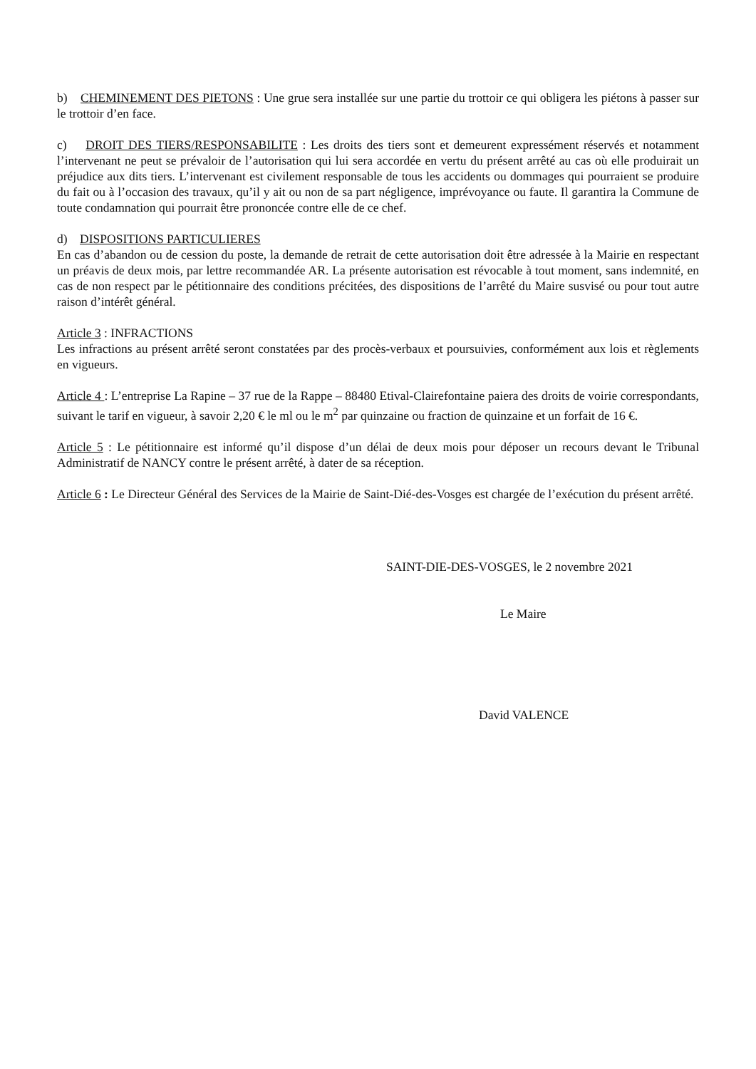b) CHEMINEMENT DES PIETONS : Une grue sera installée sur une partie du trottoir ce qui obligera les piétons à passer sur le trottoir d’en face.
c) DROIT DES TIERS/RESPONSABILITE : Les droits des tiers sont et demeurent expressément réservés et notamment l’intervenant ne peut se prévaloir de l’autorisation qui lui sera accordée en vertu du présent arrêté au cas où elle produirait un préjudice aux dits tiers. L’intervenant est civilement responsable de tous les accidents ou dommages qui pourraient se produire du fait ou à l’occasion des travaux, qu’il y ait ou non de sa part négligence, imprévoyance ou faute. Il garantira la Commune de toute condamnation qui pourrait être prononcée contre elle de ce chef.
d) DISPOSITIONS PARTICULIERES
En cas d’abandon ou de cession du poste, la demande de retrait de cette autorisation doit être adressée à la Mairie en respectant un préavis de deux mois, par lettre recommandée AR. La présente autorisation est révocable à tout moment, sans indemnité, en cas de non respect par le pétitionnaire des conditions précitées, des dispositions de l’arrêté du Maire susvisé ou pour tout autre raison d’intérêt général.
Article 3 : INFRACTIONS
Les infractions au présent arrêté seront constatées par des procès-verbaux et poursuivies, conformément aux lois et règlements en vigueurs.
Article 4 : L’entreprise La Rapine – 37 rue de la Rappe – 88480 Etival-Clairefontaine paiera des droits de voirie correspondants, suivant le tarif en vigueur, à savoir 2,20 € le ml ou le m<sup>2</sup> par quinzaine ou fraction de quinzaine et un forfait de 16 €.
Article 5 : Le pétitionnaire est informé qu’il dispose d’un délai de deux mois pour déposer un recours devant le Tribunal Administratif de NANCY contre le présent arrêté, à dater de sa réception.
Article 6 : Le Directeur Général des Services de la Mairie de Saint-Dié-des-Vosges est chargée de l’exécution du présent arrêté.
SAINT-DIE-DES-VOSGES, le 2 novembre 2021
Le Maire
David VALENCE